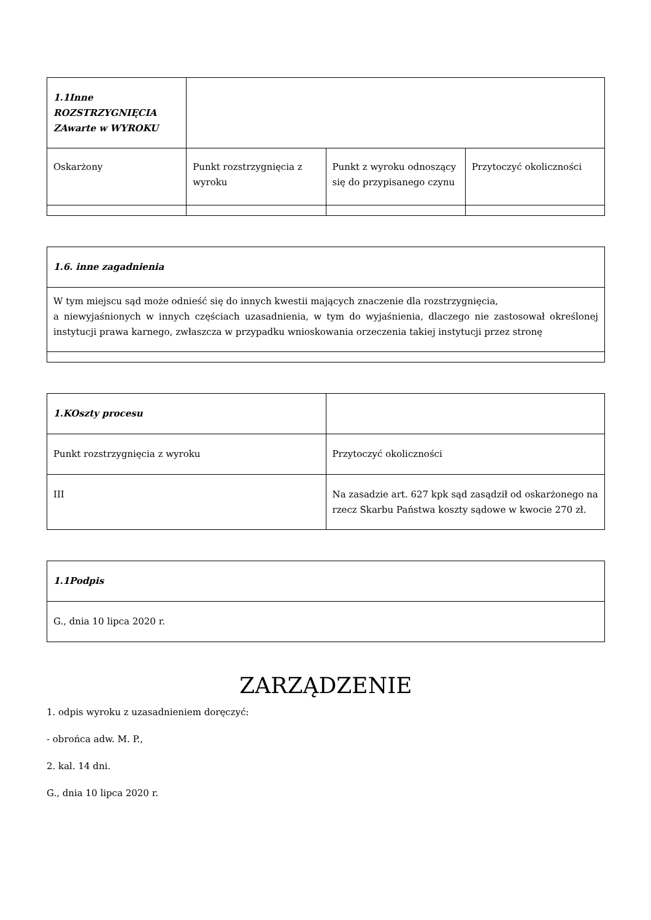| 1.1Inne ROZSTRZYGNIĘCIA ZAwarte w WYROKU | | | |
| Oskarżony | Punkt rozstrzygnięcia z wyroku | Punkt z wyroku odnoszący się do przypisanego czynu | Przytoczyć okoliczności |
| 1.6. inne zagadnienia |
| W tym miejscu sąd może odnieść się do innych kwestii mających znaczenie dla rozstrzygnięcia, a niewyjaśnionych w innych częściach uzasadnienia, w tym do wyjaśnienia, dlaczego nie zastosował określonej instytucji prawa karnego, zwłaszcza w przypadku wnioskowania orzeczenia takiej instytucji przez stronę |
| 1.KOszty procesu | |
| Punkt rozstrzygnięcia z wyroku | Przytoczyć okoliczności |
| III | Na zasadzie art. 627 kpk sąd zasądził od oskarżonego na rzecz Skarbu Państwa koszty sądowe w kwocie 270 zł. |
| 1.1Podpis |
| G., dnia 10 lipca 2020 r. |
ZARZĄDZENIE
1. odpis wyroku z uzasadnieniem doręczyć:
- obrońca adw. M. P.,
2. kal. 14 dni.
G., dnia 10 lipca 2020 r.